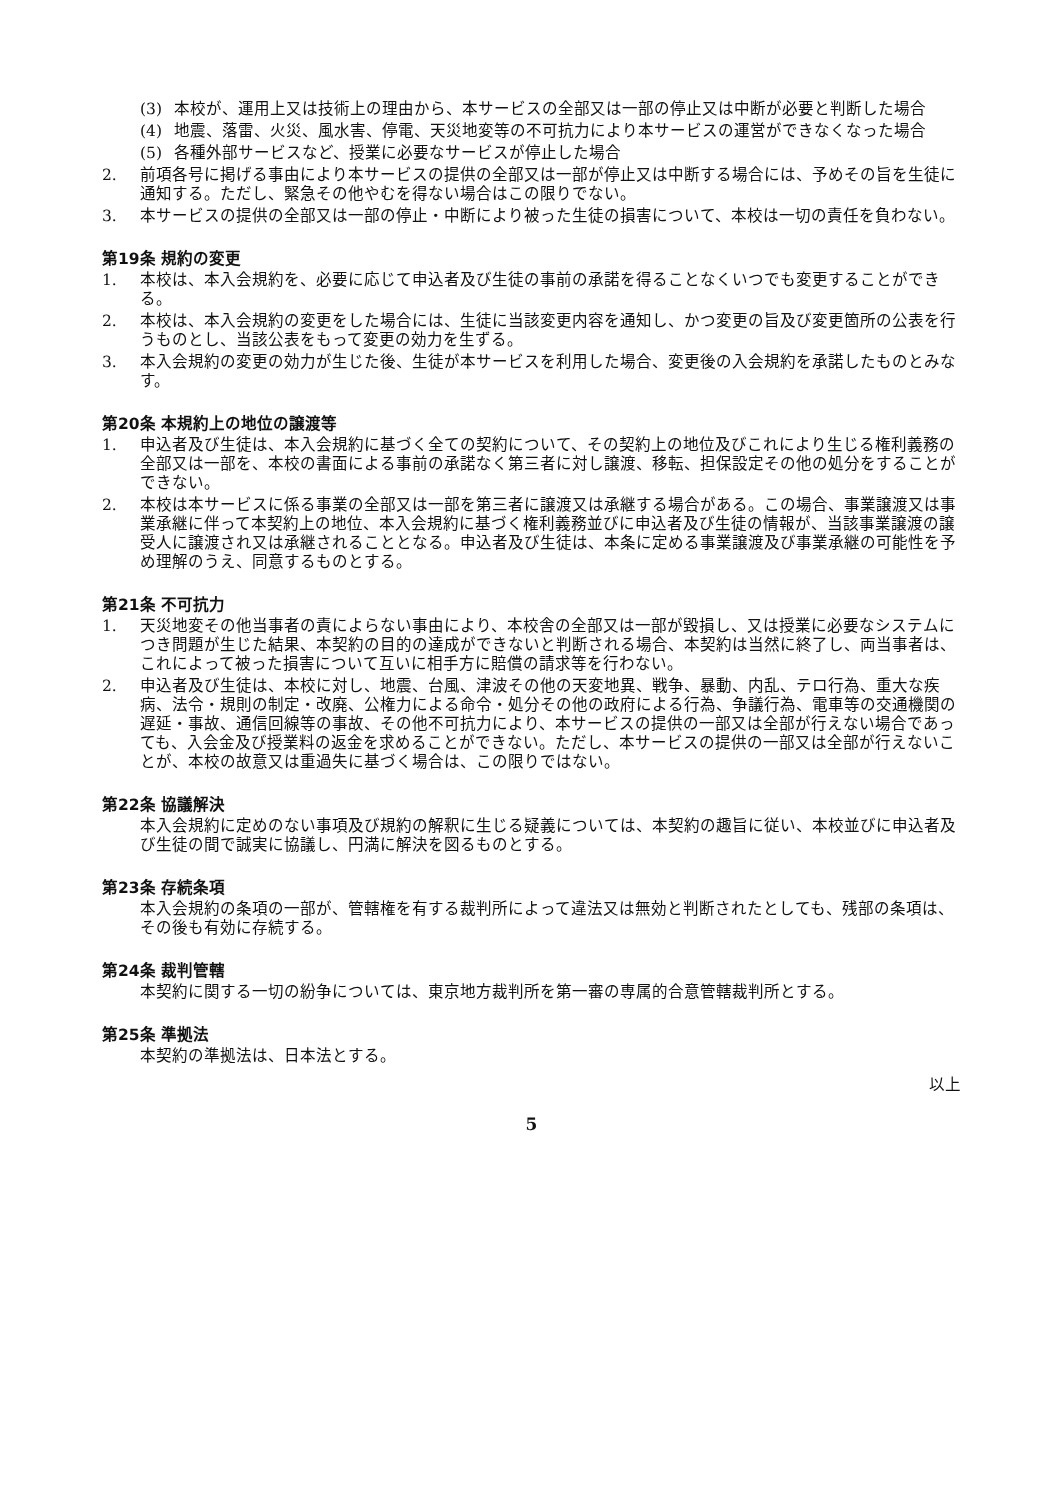(3) 本校が、運用上又は技術上の理由から、本サービスの全部又は一部の停止又は中断が必要と判断した場合
(4) 地震、落雷、火災、風水害、停電、天災地変等の不可抗力により本サービスの運営ができなくなった場合
(5) 各種外部サービスなど、授業に必要なサービスが停止した場合
2. 前項各号に掲げる事由により本サービスの提供の全部又は一部が停止又は中断する場合には、予めその旨を生徒に通知する。ただし、緊急その他やむを得ない場合はこの限りでない。
3. 本サービスの提供の全部又は一部の停止・中断により被った生徒の損害について、本校は一切の責任を負わない。
第19条 規約の変更
1. 本校は、本入会規約を、必要に応じて申込者及び生徒の事前の承諾を得ることなくいつでも変更することができる。
2. 本校は、本入会規約の変更をした場合には、生徒に当該変更内容を通知し、かつ変更の旨及び変更箇所の公表を行うものとし、当該公表をもって変更の効力を生ずる。
3. 本入会規約の変更の効力が生じた後、生徒が本サービスを利用した場合、変更後の入会規約を承諾したものとみなす。
第20条 本規約上の地位の譲渡等
1. 申込者及び生徒は、本入会規約に基づく全ての契約について、その契約上の地位及びこれにより生じる権利義務の全部又は一部を、本校の書面による事前の承諾なく第三者に対し譲渡、移転、担保設定その他の処分をすることができない。
2. 本校は本サービスに係る事業の全部又は一部を第三者に譲渡又は承継する場合がある。この場合、事業譲渡又は事業承継に伴って本契約上の地位、本入会規約に基づく権利義務並びに申込者及び生徒の情報が、当該事業譲渡の譲受人に譲渡され又は承継されることとなる。申込者及び生徒は、本条に定める事業譲渡及び事業承継の可能性を予め理解のうえ、同意するものとする。
第21条 不可抗力
1. 天災地変その他当事者の責によらない事由により、本校舎の全部又は一部が毀損し、又は授業に必要なシステムにつき問題が生じた結果、本契約の目的の達成ができないと判断される場合、本契約は当然に終了し、両当事者は、これによって被った損害について互いに相手方に賠償の請求等を行わない。
2. 申込者及び生徒は、本校に対し、地震、台風、津波その他の天変地異、戦争、暴動、内乱、テロ行為、重大な疾病、法令・規則の制定・改廃、公権力による命令・処分その他の政府による行為、争議行為、電車等の交通機関の遅延・事故、通信回線等の事故、その他不可抗力により、本サービスの提供の一部又は全部が行えない場合であっても、入会金及び授業料の返金を求めることができない。ただし、本サービスの提供の一部又は全部が行えないことが、本校の故意又は重過失に基づく場合は、この限りではない。
第22条 協議解決
本入会規約に定めのない事項及び規約の解釈に生じる疑義については、本契約の趣旨に従い、本校並びに申込者及び生徒の間で誠実に協議し、円満に解決を図るものとする。
第23条 存続条項
本入会規約の条項の一部が、管轄権を有する裁判所によって違法又は無効と判断されたとしても、残部の条項は、その後も有効に存続する。
第24条 裁判管轄
本契約に関する一切の紛争については、東京地方裁判所を第一審の専属的合意管轄裁判所とする。
第25条 準拠法
本契約の準拠法は、日本法とする。
以上
5